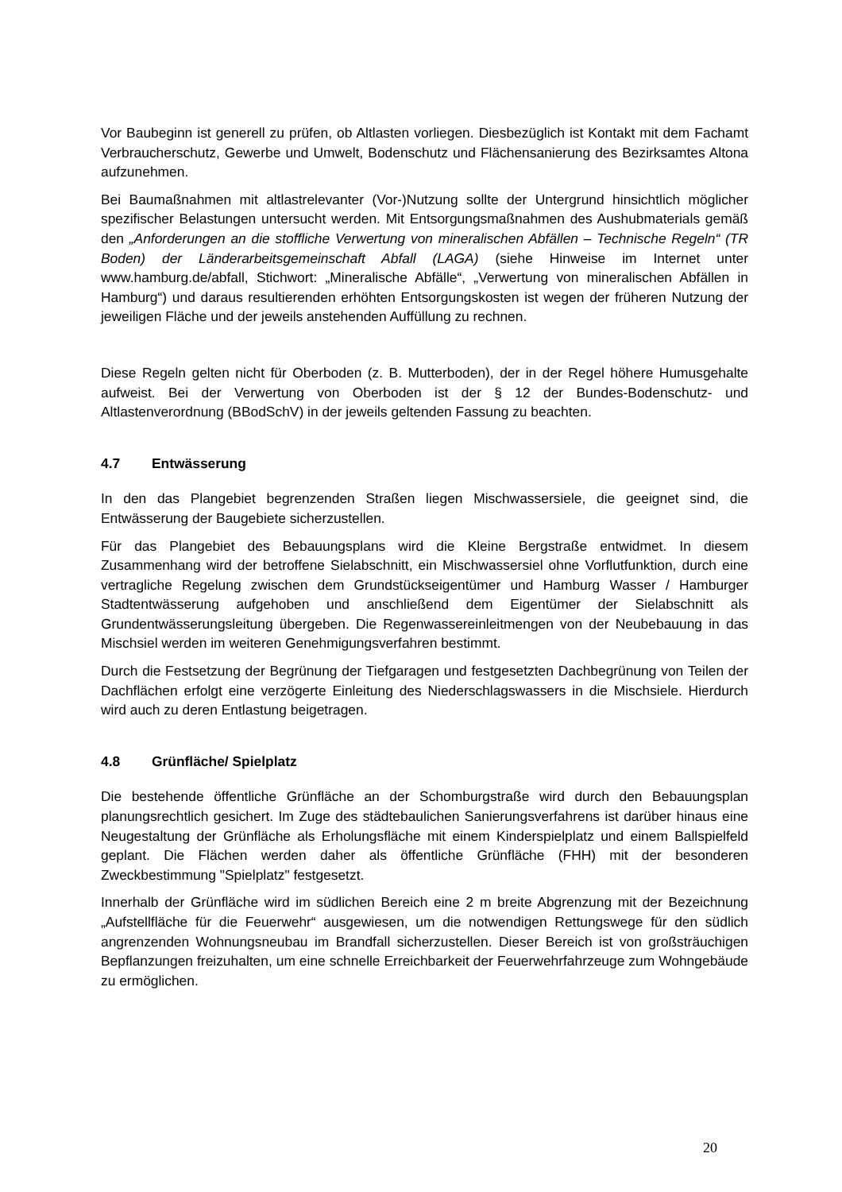Vor Baubeginn ist generell zu prüfen, ob Altlasten vorliegen. Diesbezüglich ist Kontakt mit dem Fachamt Verbraucherschutz, Gewerbe und Umwelt, Bodenschutz und Flächensanierung des Bezirksamtes Altona aufzunehmen.
Bei Baumaßnahmen mit altlastrelevanter (Vor-)Nutzung sollte der Untergrund hinsichtlich möglicher spezifischer Belastungen untersucht werden. Mit Entsorgungsmaßnahmen des Aushubmaterials gemäß den „Anforderungen an die stoffliche Verwertung von mineralischen Abfällen – Technische Regeln“ (TR Boden) der Länderarbeitsgemeinschaft Abfall (LAGA) (siehe Hinweise im Internet unter www.hamburg.de/abfall, Stichwort: „Mineralische Abfälle“, „Verwertung von mineralischen Abfällen in Hamburg“) und daraus resultierenden erhöhten Entsorgungskosten ist wegen der früheren Nutzung der jeweiligen Fläche und der jeweils anstehenden Auffüllung zu rechnen.
Diese Regeln gelten nicht für Oberboden (z. B. Mutterboden), der in der Regel höhere Humusgehalte aufweist. Bei der Verwertung von Oberboden ist der § 12 der Bundes-Bodenschutz- und Altlastenverordnung (BBodSchV) in der jeweils geltenden Fassung zu beachten.
4.7 Entwässerung
In den das Plangebiet begrenzenden Straßen liegen Mischwassersiele, die geeignet sind, die Entwässerung der Baugebiete sicherzustellen.
Für das Plangebiet des Bebauungsplans wird die Kleine Bergstraße entwidmet. In diesem Zusammenhang wird der betroffene Sielabschnitt, ein Mischwassersiel ohne Vorflutfunktion, durch eine vertragliche Regelung zwischen dem Grundstückseigentümer und Hamburg Wasser / Hamburger Stadtentwässerung aufgehoben und anschließend dem Eigentümer der Sielabschnitt als Grundentwässerungsleitung übergeben. Die Regenwassereinleitmengen von der Neubebauung in das Mischsiel werden im weiteren Genehmigungsverfahren bestimmt.
Durch die Festsetzung der Begrünung der Tiefgaragen und festgesetzten Dachbegrünung von Teilen der Dachflächen erfolgt eine verzögerte Einleitung des Niederschlagswassers in die Mischsiele. Hierdurch wird auch zu deren Entlastung beigetragen.
4.8 Grünfläche/ Spielplatz
Die bestehende öffentliche Grünfläche an der Schomburgstraße wird durch den Bebauungsplan planungsrechtlich gesichert. Im Zuge des städtebaulichen Sanierungsverfahrens ist darüber hinaus eine Neugestaltung der Grünfläche als Erholungsfläche mit einem Kinderspielplatz und einem Ballspielfeld geplant. Die Flächen werden daher als öffentliche Grünfläche (FHH) mit der besonderen Zweckbestimmung "Spielplatz" festgesetzt.
Innerhalb der Grünfläche wird im südlichen Bereich eine 2 m breite Abgrenzung mit der Bezeichnung „Aufstellfläche für die Feuerwehr“ ausgewiesen, um die notwendigen Rettungswege für den südlich angrenzenden Wohnungsneubau im Brandfall sicherzustellen. Dieser Bereich ist von großsträuchigen Bepflanzungen freizuhalten, um eine schnelle Erreichbarkeit der Feuerwehrfahrzeuge zum Wohngebäude zu ermöglichen.
20